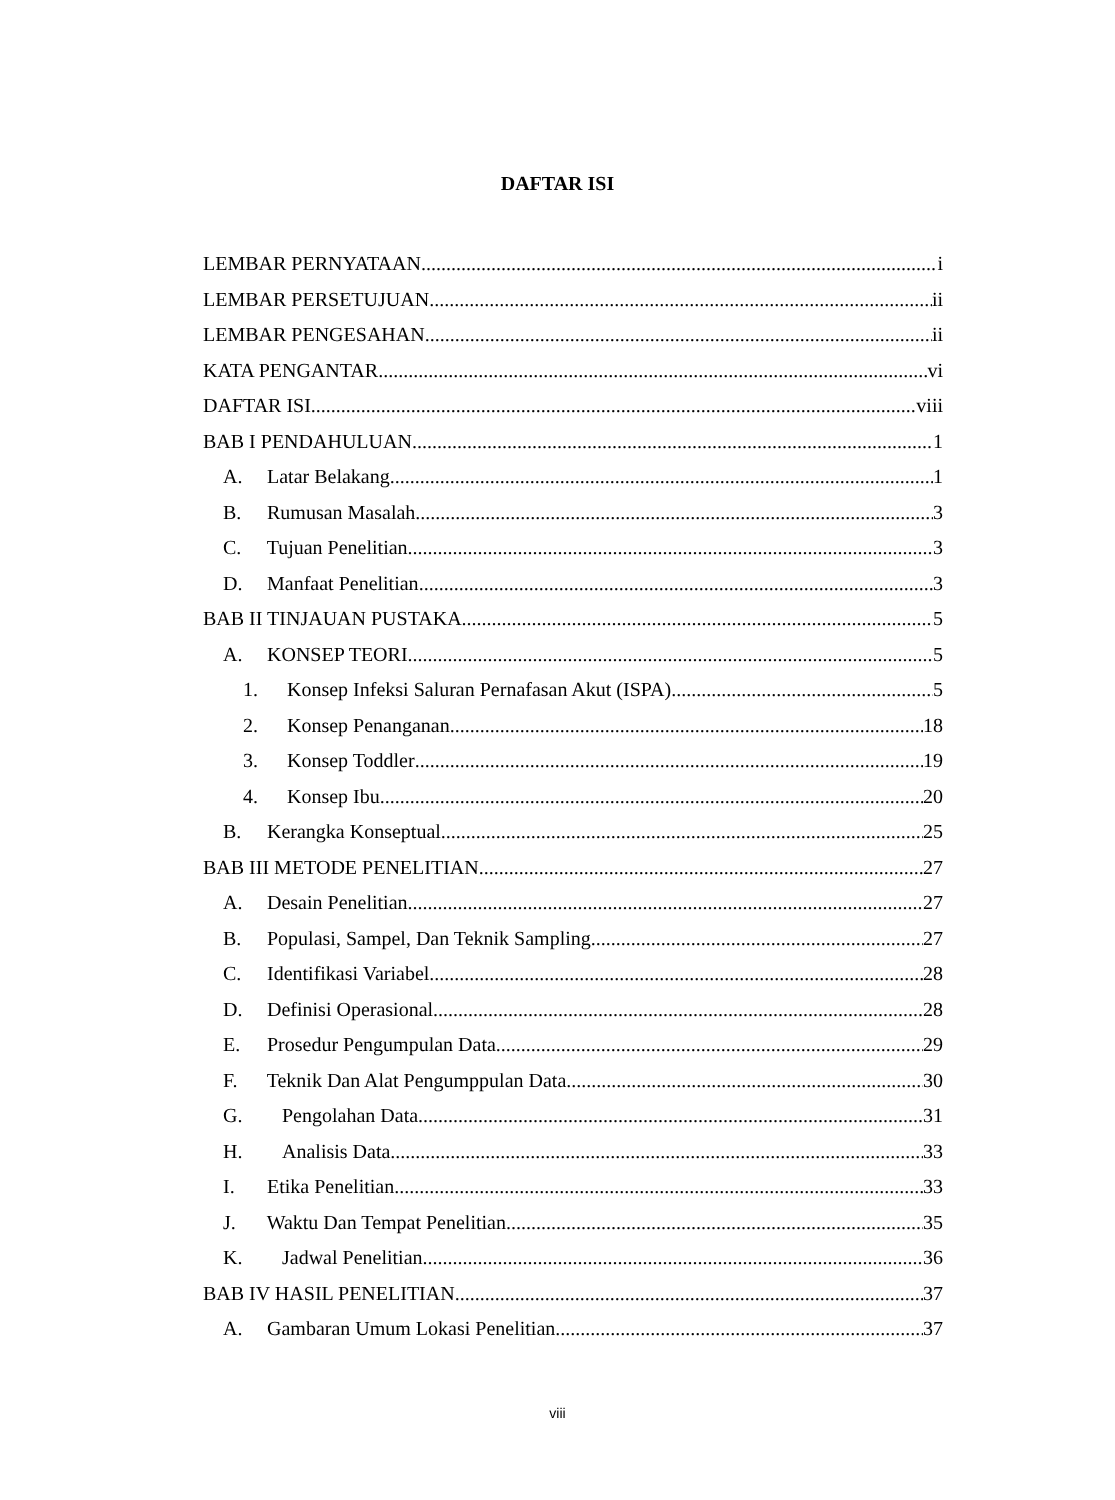DAFTAR ISI
LEMBAR PERNYATAAN i
LEMBAR PERSETUJUAN ii
LEMBAR PENGESAHAN ii
KATA PENGANTAR vi
DAFTAR ISI viii
BAB I PENDAHULUAN 1
A. Latar Belakang 1
B. Rumusan Masalah 3
C. Tujuan Penelitian 3
D. Manfaat Penelitian 3
BAB II TINJAUAN PUSTAKA 5
A. KONSEP TEORI 5
1. Konsep Infeksi Saluran Pernafasan Akut (ISPA) 5
2. Konsep Penanganan 18
3. Konsep Toddler 19
4. Konsep Ibu 20
B. Kerangka Konseptual 25
BAB III METODE PENELITIAN 27
A. Desain Penelitian 27
B. Populasi, Sampel, Dan Teknik Sampling 27
C. Identifikasi Variabel 28
D. Definisi Operasional 28
E. Prosedur Pengumpulan Data 29
F. Teknik Dan Alat Pengumppulan Data 30
G. Pengolahan Data 31
H. Analisis Data 33
I. Etika Penelitian 33
J. Waktu Dan Tempat Penelitian 35
K. Jadwal Penelitian 36
BAB IV HASIL PENELITIAN 37
A. Gambaran Umum Lokasi Penelitian 37
viii